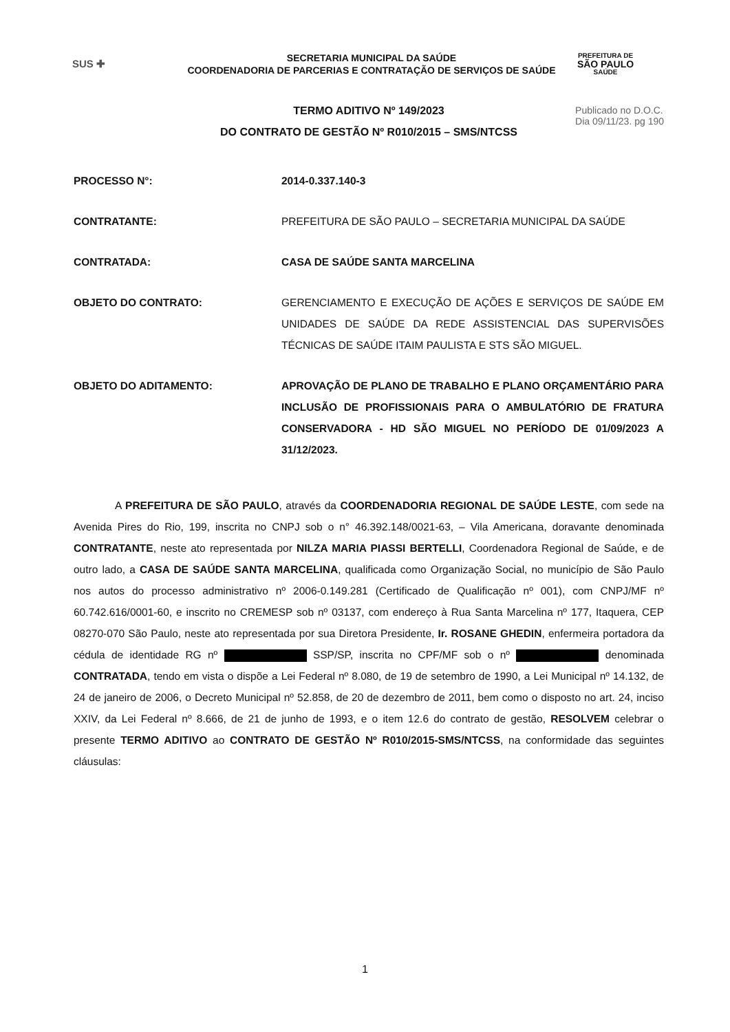SUS ✚
SECRETARIA MUNICIPAL DA SAÚDE
COORDENADORIA DE PARCERIAS E CONTRATAÇÃO DE SERVIÇOS DE SAÚDE
PREFEITURA DE
SÃO PAULO
SAÚDE
TERMO ADITIVO Nº 149/2023
DO CONTRATO DE GESTÃO Nº R010/2015 – SMS/NTCSS
Publicado no D.O.C.
Dia 09/11/23. pg 190
PROCESSO N°: 2014-0.337.140-3
CONTRATANTE: PREFEITURA DE SÃO PAULO – SECRETARIA MUNICIPAL DA SAÚDE
CONTRATADA: CASA DE SAÚDE SANTA MARCELINA
OBJETO DO CONTRATO: GERENCIAMENTO E EXECUÇÃO DE AÇÕES E SERVIÇOS DE SAÚDE EM UNIDADES DE SAÚDE DA REDE ASSISTENCIAL DAS SUPERVISÕES TÉCNICAS DE SAÚDE ITAIM PAULISTA E STS SÃO MIGUEL.
OBJETO DO ADITAMENTO: APROVAÇÃO DE PLANO DE TRABALHO E PLANO ORÇAMENTÁRIO PARA INCLUSÃO DE PROFISSIONAIS PARA O AMBULATÓRIO DE FRATURA CONSERVADORA - HD SÃO MIGUEL NO PERÍODO DE 01/09/2023 A 31/12/2023.
A PREFEITURA DE SÃO PAULO, através da COORDENADORIA REGIONAL DE SAÚDE LESTE, com sede na Avenida Pires do Rio, 199, inscrita no CNPJ sob o n° 46.392.148/0021-63, – Vila Americana, doravante denominada CONTRATANTE, neste ato representada por NILZA MARIA PIASSI BERTELLI, Coordenadora Regional de Saúde, e de outro lado, a CASA DE SAÚDE SANTA MARCELINA, qualificada como Organização Social, no município de São Paulo nos autos do processo administrativo nº 2006-0.149.281 (Certificado de Qualificação nº 001), com CNPJ/MF nº 60.742.616/0001-60, e inscrito no CREMESP sob nº 03137, com endereço à Rua Santa Marcelina nº 177, Itaquera, CEP 08270-070 São Paulo, neste ato representada por sua Diretora Presidente, Ir. ROSANE GHEDIN, enfermeira portadora da cédula de identidade RG nº SSP/SP, inscrita no CPF/MF sob o nº denominada CONTRATADA, tendo em vista o dispõe a Lei Federal nº 8.080, de 19 de setembro de 1990, a Lei Municipal nº 14.132, de 24 de janeiro de 2006, o Decreto Municipal nº 52.858, de 20 de dezembro de 2011, bem como o disposto no art. 24, inciso XXIV, da Lei Federal nº 8.666, de 21 de junho de 1993, e o item 12.6 do contrato de gestão, RESOLVEM celebrar o presente TERMO ADITIVO ao CONTRATO DE GESTÃO Nº R010/2015-SMS/NTCSS, na conformidade das seguintes cláusulas:
1